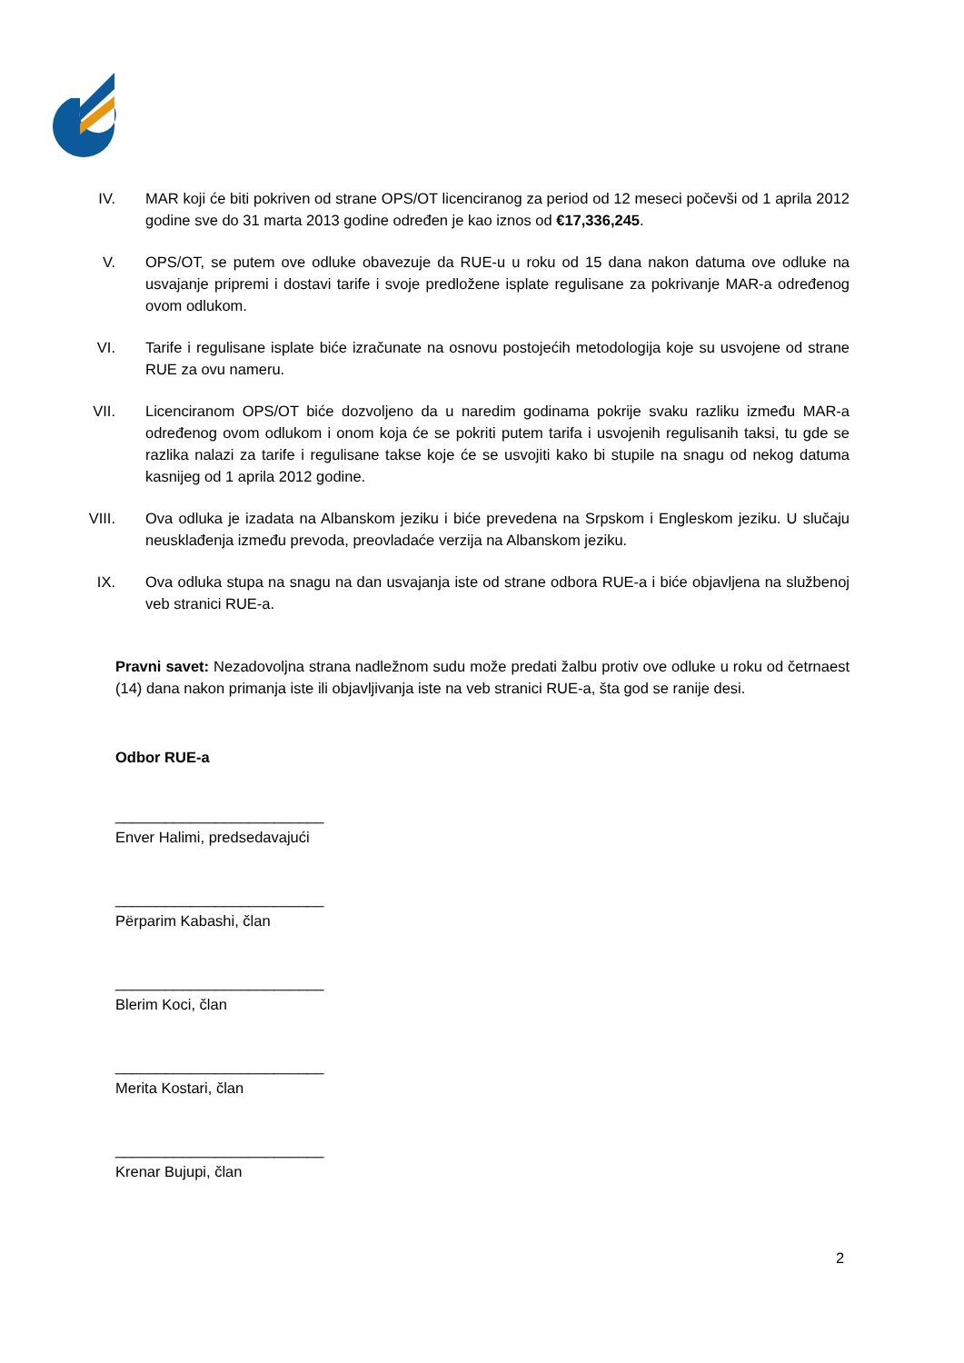IV. MAR koji će biti pokriven od strane OPS/OT licenciranog za period od 12 meseci počevši od 1 aprila 2012 godine sve do 31 marta 2013 godine određen je kao iznos od €17,336,245.
V. OPS/OT, se putem ove odluke obavezuje da RUE-u u roku od 15 dana nakon datuma ove odluke na usvajanje pripremi i dostavi tarife i svoje predložene isplate regulisane za pokrivanje MAR-a određenog ovom odlukom.
VI. Tarife i regulisane isplate biće izračunate na osnovu postojećih metodologija koje su usvojene od strane RUE za ovu nameru.
VII. Licenciranom OPS/OT biće dozvoljeno da u naredim godinama pokrije svaku razliku između MAR-a određenog ovom odlukom i onom koja će se pokriti putem tarifa i usvojenih regulisanih taksi, tu gde se razlika nalazi za tarife i regulisane takse koje će se usvojiti kako bi stupile na snagu od nekog datuma kasnijeg od 1 aprila 2012 godine.
VIII. Ova odluka je izadata na Albanskom jeziku i biće prevedena na Srpskom i Engleskom jeziku. U slučaju neusklađenja između prevoda, preovladaće verzija na Albanskom jeziku.
IX. Ova odluka stupa na snagu na dan usvajanja iste od strane odbora RUE-a i biće objavljena na službenoj veb stranici RUE-a.
Pravni savet: Nezadovoljna strana nadležnom sudu može predati žalbu protiv ove odluke u roku od četrnaest (14) dana nakon primanja iste ili objavljivanja iste na veb stranici RUE-a, šta god se ranije desi.
Odbor RUE-a
_________________________
Enver Halimi, predsedavajući
_________________________
Përparim Kabashi, član
_________________________
Blerim Koci, član
_________________________
Merita Kostari, član
_________________________
Krenar Bujupi, član
2